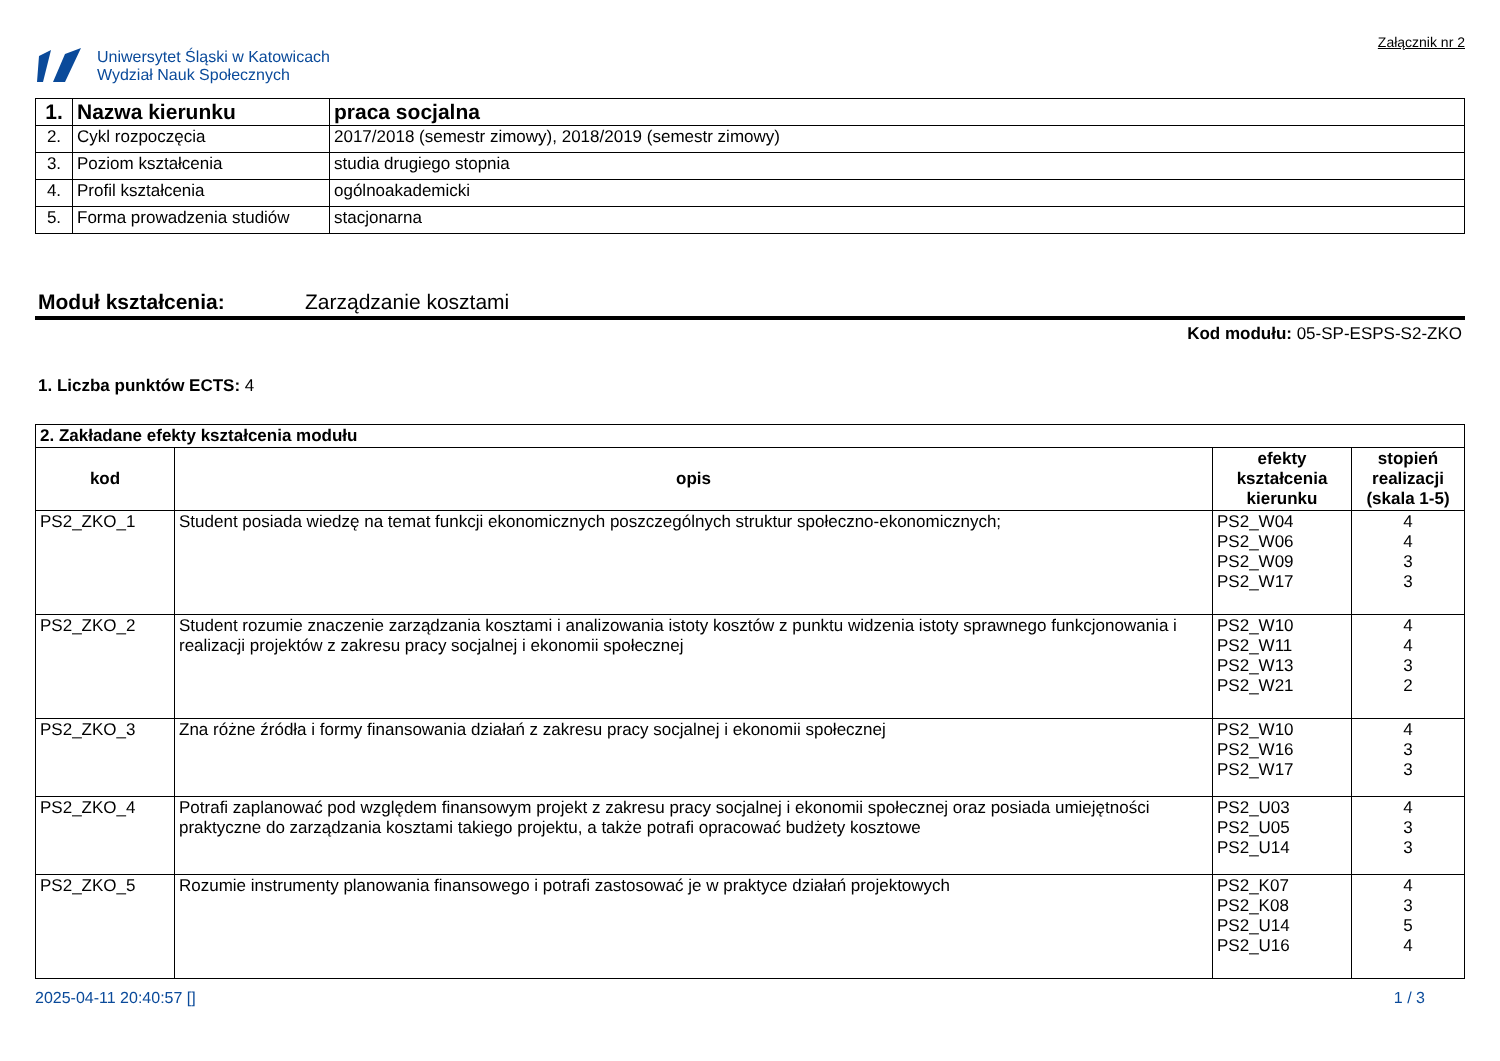Uniwersytet Śląski w Katowicach
Wydział Nauk Społecznych
Załącznik nr 2
| 1. | Nazwa kierunku | praca socjalna |
| 2. | Cykl rozpoczęcia | 2017/2018 (semestr zimowy), 2018/2019 (semestr zimowy) |
| 3. | Poziom kształcenia | studia drugiego stopnia |
| 4. | Profil kształcenia | ogólnoakademicki |
| 5. | Forma prowadzenia studiów | stacjonarna |
Moduł kształcenia: Zarządzanie kosztami
Kod modułu: 05-SP-ESPS-S2-ZKO
1. Liczba punktów ECTS: 4
| 2. Zakładane efekty kształcenia modułu | | | |
| kod | opis | efekty kształcenia kierunku | stopień realizacji (skala 1-5) |
| PS2_ZKO_1 | Student posiada wiedzę na temat funkcji ekonomicznych poszczególnych struktur społeczno-ekonomicznych; | PS2_W04 PS2_W06 PS2_W09 PS2_W17 | 4 4 3 3 |
| PS2_ZKO_2 | Student rozumie znaczenie zarządzania kosztami i analizowania istoty kosztów z punktu widzenia istoty sprawnego funkcjonowania i realizacji projektów z zakresu pracy socjalnej i ekonomii społecznej | PS2_W10 PS2_W11 PS2_W13 PS2_W21 | 4 4 3 2 |
| PS2_ZKO_3 | Zna różne źródła i formy finansowania działań z zakresu pracy socjalnej i ekonomii społecznej | PS2_W10 PS2_W16 PS2_W17 | 4 3 3 |
| PS2_ZKO_4 | Potrafi zaplanować pod względem finansowym projekt z zakresu pracy socjalnej i ekonomii społecznej oraz posiada umiejętności praktyczne do zarządzania kosztami takiego projektu, a także potrafi opracować budżety kosztowe | PS2_U03 PS2_U05 PS2_U14 | 4 3 3 |
| PS2_ZKO_5 | Rozumie instrumenty planowania finansowego i potrafi zastosować je w praktyce działań projektowych | PS2_K07 PS2_K08 PS2_U14 PS2_U16 | 4 3 5 4 |
2025-04-11 20:40:57 [] 1 / 3